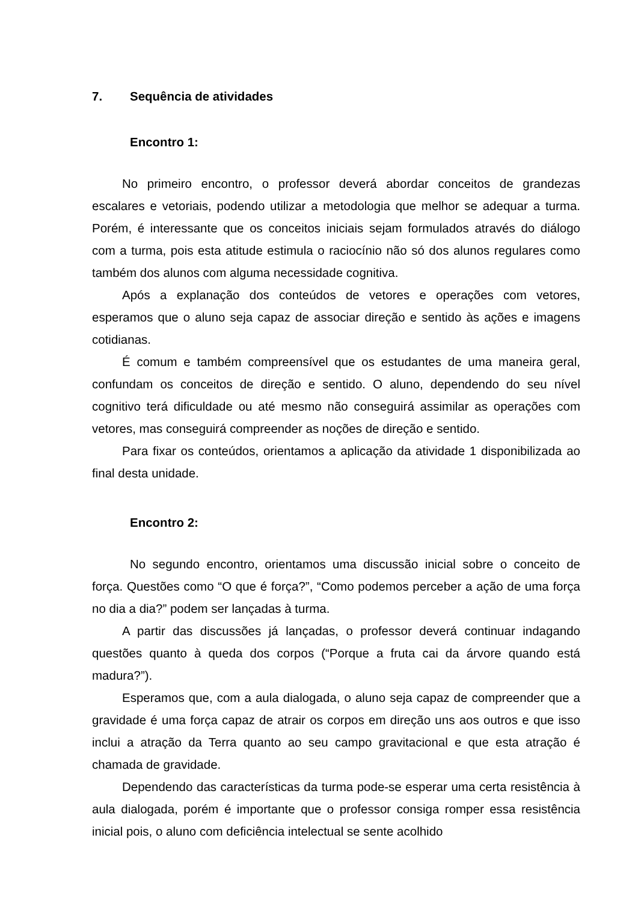7. Sequência de atividades
Encontro 1:
No primeiro encontro, o professor deverá abordar conceitos de grandezas escalares e vetoriais, podendo utilizar a metodologia que melhor se adequar a turma. Porém, é interessante que os conceitos iniciais sejam formulados através do diálogo com a turma, pois esta atitude estimula o raciocínio não só dos alunos regulares como também dos alunos com alguma necessidade cognitiva.
Após a explanação dos conteúdos de vetores e operações com vetores, esperamos que o aluno seja capaz de associar direção e sentido às ações e imagens cotidianas.
É comum e também compreensível que os estudantes de uma maneira geral, confundam os conceitos de direção e sentido. O aluno, dependendo do seu nível cognitivo terá dificuldade ou até mesmo não conseguirá assimilar as operações com vetores, mas conseguirá compreender as noções de direção e sentido.
Para fixar os conteúdos, orientamos a aplicação da atividade 1 disponibilizada ao final desta unidade.
Encontro 2:
No segundo encontro, orientamos uma discussão inicial sobre o conceito de força. Questões como “O que é força?”, “Como podemos perceber a ação de uma força no dia a dia?” podem ser lançadas à turma.
A partir das discussões já lançadas, o professor deverá continuar indagando questões quanto à queda dos corpos (“Porque a fruta cai da árvore quando está madura?”).
Esperamos que, com a aula dialogada, o aluno seja capaz de compreender que a gravidade é uma força capaz de atrair os corpos em direção uns aos outros e que isso inclui a atração da Terra quanto ao seu campo gravitacional e que esta atração é chamada de gravidade.
Dependendo das características da turma pode-se esperar uma certa resistência à aula dialogada, porém é importante que o professor consiga romper essa resistência inicial pois, o aluno com deficiência intelectual se sente acolhido